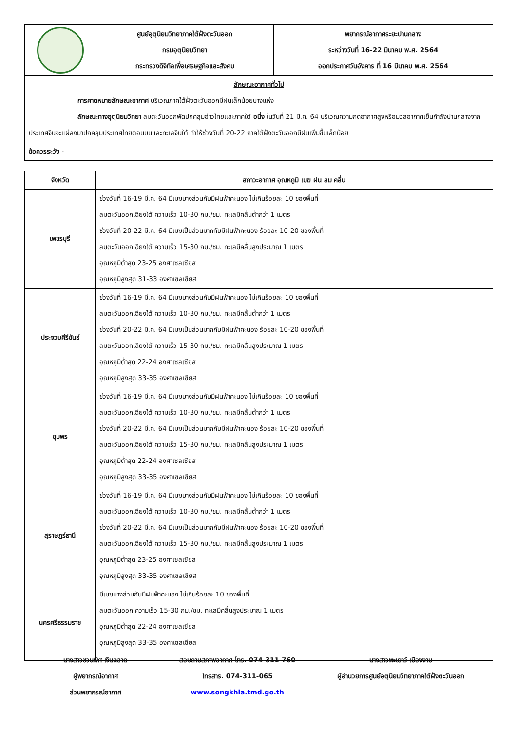| | ศูนย์อุตุนิยมวิทยาภาคใต้ฝั่งตะวันออก กรมอุตุนิยมวิทยา กระทรวงดิจิทัลเพื่อเศรษฐกิจและสังคม | พยากรณ์อากาศระยะปานกลาง ระหว่างวันที่ 16-22 มีนาคม พ.ศ. 2564 ออกประกาศวันอังคาร ที่ 16 มีนาคม พ.ศ. 2564 |
| ลักษณะอากาศทั่วไป การคาดหมายลักษณะอากาศ บริเวณภาคใต้ฝั่งตะวันออกมีฝนเล็กน้อยบางแห่ง ลักษณะทางอุตุนิยมวิทยา ลมตะวันออกพัดปกคลุมอ่าวไทยและภาคใต้ อนึ่ง ในวันที่ 21 มี.ค. 64 บริเวณความกดอากาศสูงหรือมวลอากาศเย็นกำลังปานกลางจากประเทศจีนจะแผ่ลงมาปกคลุมประเทศไทยตอนบนและทะเลจีนใต้ ทำให้ช่วงวันที่ 20-22 ภาคใต้ฝั่งตะวันออกมีฝนเพิ่มขึ้นเล็กน้อย | | |
| ข้อควรระวัง - | | |
| จังหวัด | สภาวะอากาศ อุณหภูมิ เมฆ ฝน ลม คลื่น |
| --- | --- |
| เพชรบุรี | ช่วงวันที่ 16-19 มี.ค. 64 มีเมฆบางส่วนกับมีฝนฟ้าคะนอง ไม่เกินร้อยละ 10 ของพื้นที่ ลมตะวันออกเฉียงใต้ ความเร็ว 10-30 กม./ชม. ทะเลมีคลื่นต่ำกว่า 1 เมตร ช่วงวันที่ 20-22 มี.ค. 64 มีเมฆเป็นส่วนมากกับมีฝนฟ้าคะนอง ร้อยละ 10-20 ของพื้นที่ ลมตะวันออกเฉียงใต้ ความเร็ว 15-30 กม./ชม. ทะเลมีคลื่นสูงประมาณ 1 เมตร อุณหภูมิต่ำสุด 23-25 องศาเซลเซียส อุณหภูมิสูงสุด 31-33 องศาเซลเซียส |
| ประจวบคีรีขันธ์ | ช่วงวันที่ 16-19 มี.ค. 64 มีเมฆบางส่วนกับมีฝนฟ้าคะนอง ไม่เกินร้อยละ 10 ของพื้นที่ ลมตะวันออกเฉียงใต้ ความเร็ว 10-30 กม./ชม. ทะเลมีคลื่นต่ำกว่า 1 เมตร ช่วงวันที่ 20-22 มี.ค. 64 มีเมฆเป็นส่วนมากกับมีฝนฟ้าคะนอง ร้อยละ 10-20 ของพื้นที่ ลมตะวันออกเฉียงใต้ ความเร็ว 15-30 กม./ชม. ทะเลมีคลื่นสูงประมาณ 1 เมตร อุณหภูมิต่ำสุด 22-24 องศาเซลเซียส อุณหภูมิสูงสุด 33-35 องศาเซลเซียส |
| ชุมพร | ช่วงวันที่ 16-19 มี.ค. 64 มีเมฆบางส่วนกับมีฝนฟ้าคะนอง ไม่เกินร้อยละ 10 ของพื้นที่ ลมตะวันออกเฉียงใต้ ความเร็ว 10-30 กม./ชม. ทะเลมีคลื่นต่ำกว่า 1 เมตร ช่วงวันที่ 20-22 มี.ค. 64 มีเมฆเป็นส่วนมากกับมีฝนฟ้าคะนอง ร้อยละ 10-20 ของพื้นที่ ลมตะวันออกเฉียงใต้ ความเร็ว 15-30 กม./ชม. ทะเลมีคลื่นสูงประมาณ 1 เมตร อุณหภูมิต่ำสุด 22-24 องศาเซลเซียส อุณหภูมิสูงสุด 33-35 องศาเซลเซียส |
| สุราษฎร์ธานี | ช่วงวันที่ 16-19 มี.ค. 64 มีเมฆบางส่วนกับมีฝนฟ้าคะนอง ไม่เกินร้อยละ 10 ของพื้นที่ ลมตะวันออกเฉียงใต้ ความเร็ว 10-30 กม./ชม. ทะเลมีคลื่นต่ำกว่า 1 เมตร ช่วงวันที่ 20-22 มี.ค. 64 มีเมฆเป็นส่วนมากกับมีฝนฟ้าคะนอง ร้อยละ 10-20 ของพื้นที่ ลมตะวันออกเฉียงใต้ ความเร็ว 15-30 กม./ชม. ทะเลมีคลื่นสูงประมาณ 1 เมตร อุณหภูมิต่ำสุด 23-25 องศาเซลเซียส อุณหภูมิสูงสุด 33-35 องศาเซลเซียส |
| นครศรีธรรมราช | มีเมฆบางส่วนกับมีฝนฟ้าคะนอง ไม่เกินร้อยละ 10 ของพื้นที่ ลมตะวันออก ความเร็ว 15-30 กม./ชม. ทะเลมีคลื่นสูงประมาณ 1 เมตร อุณหภูมิต่ำสุด 22-24 องศาเซลเซียส อุณหภูมิสูงสุด 33-35 องศาเซลเซียส |
นางสาวชวนพิศ เงินฉลาด
ผู้พยากรณ์อากาศ
ส่วนพยากรณ์อากาศ
สอบถามสภาพอากาศ โทร. 074-311-760
โทรสาร. 074-311-065
www.songkhla.tmd.go.th
นางสาวพะเยาว์ เมืองงาม
ผู้อำนวยการศูนย์อุตุนิยมวิทยาภาคใต้ฝั่งตะวันออก